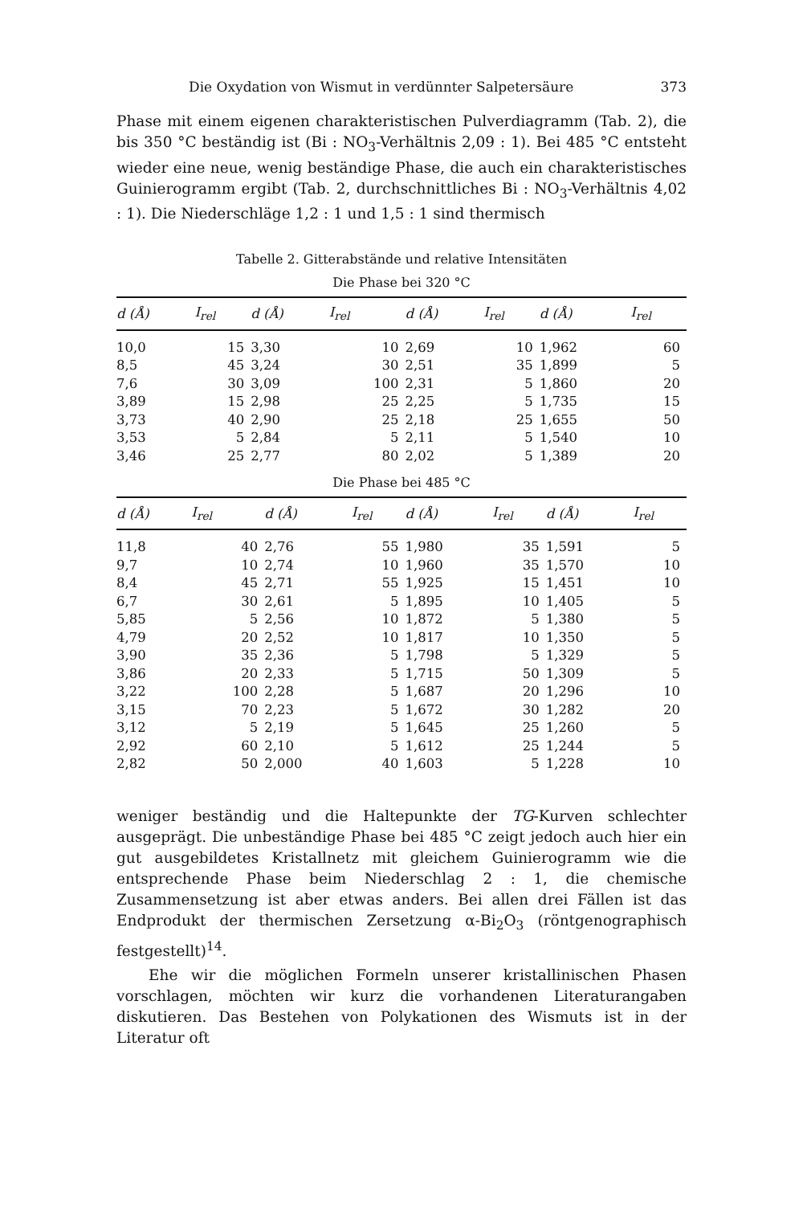Die Oxydation von Wismut in verdünnter Salpetersäure 373
Phase mit einem eigenen charakteristischen Pulverdiagramm (Tab. 2), die bis 350 °C beständig ist (Bi : NO<sub>3</sub>-Verhältnis 2,09 : 1). Bei 485 °C entsteht wieder eine neue, wenig beständige Phase, die auch ein charakteristisches Guinierogramm ergibt (Tab. 2, durchschnittliches Bi : NO<sub>3</sub>-Verhältnis 4,02 : 1). Die Niederschläge 1,2 : 1 und 1,5 : 1 sind thermisch
Tabelle 2. Gitterabstände und relative Intensitäten
Die Phase bei 320 °C
| d (Å) | I<sub>rel</sub> | d (Å) | I<sub>rel</sub> | d (Å) | I<sub>rel</sub> | d (Å) | I<sub>rel</sub> |
| --- | --- | --- | --- | --- | --- | --- | --- |
| 10,0 | 15 | 3,30 | 10 | 2,69 | 10 | 1,962 | 60 |
| 8,5 | 45 | 3,24 | 30 | 2,51 | 35 | 1,899 | 5 |
| 7,6 | 30 | 3,09 | 100 | 2,31 | 5 | 1,860 | 20 |
| 3,89 | 15 | 2,98 | 25 | 2,25 | 5 | 1,735 | 15 |
| 3,73 | 40 | 2,90 | 25 | 2,18 | 25 | 1,655 | 50 |
| 3,53 | 5 | 2,84 | 5 | 2,11 | 5 | 1,540 | 10 |
| 3,46 | 25 | 2,77 | 80 | 2,02 | 5 | 1,389 | 20 |
Die Phase bei 485 °C
| d (Å) | I<sub>rel</sub> | d (Å) | I<sub>rel</sub> | d (Å) | I<sub>rel</sub> | d (Å) | I<sub>rel</sub> |
| --- | --- | --- | --- | --- | --- | --- | --- |
| 11,8 | 40 | 2,76 | 55 | 1,980 | 35 | 1,591 | 5 |
| 9,7 | 10 | 2,74 | 10 | 1,960 | 35 | 1,570 | 10 |
| 8,4 | 45 | 2,71 | 55 | 1,925 | 15 | 1,451 | 10 |
| 6,7 | 30 | 2,61 | 5 | 1,895 | 10 | 1,405 | 5 |
| 5,85 | 5 | 2,56 | 10 | 1,872 | 5 | 1,380 | 5 |
| 4,79 | 20 | 2,52 | 10 | 1,817 | 10 | 1,350 | 5 |
| 3,90 | 35 | 2,36 | 5 | 1,798 | 5 | 1,329 | 5 |
| 3,86 | 20 | 2,33 | 5 | 1,715 | 50 | 1,309 | 5 |
| 3,22 | 100 | 2,28 | 5 | 1,687 | 20 | 1,296 | 10 |
| 3,15 | 70 | 2,23 | 5 | 1,672 | 30 | 1,282 | 20 |
| 3,12 | 5 | 2,19 | 5 | 1,645 | 25 | 1,260 | 5 |
| 2,92 | 60 | 2,10 | 5 | 1,612 | 25 | 1,244 | 5 |
| 2,82 | 50 | 2,000 | 40 | 1,603 | 5 | 1,228 | 10 |
weniger beständig und die Haltepunkte der TG-Kurven schlechter ausgeprägt. Die unbeständige Phase bei 485 °C zeigt jedoch auch hier ein gut ausgebildetes Kristallnetz mit gleichem Guinierogramm wie die entsprechende Phase beim Niederschlag 2 : 1, die chemische Zusammensetzung ist aber etwas anders. Bei allen drei Fällen ist das Endprodukt der thermischen Zersetzung α-Bi<sub>2</sub>O<sub>3</sub> (röntgenographisch festgestellt)<sup>14</sup>.
Ehe wir die möglichen Formeln unserer kristallinischen Phasen vorschlagen, möchten wir kurz die vorhandenen Literaturangaben diskutieren. Das Bestehen von Polykationen des Wismuts ist in der Literatur oft